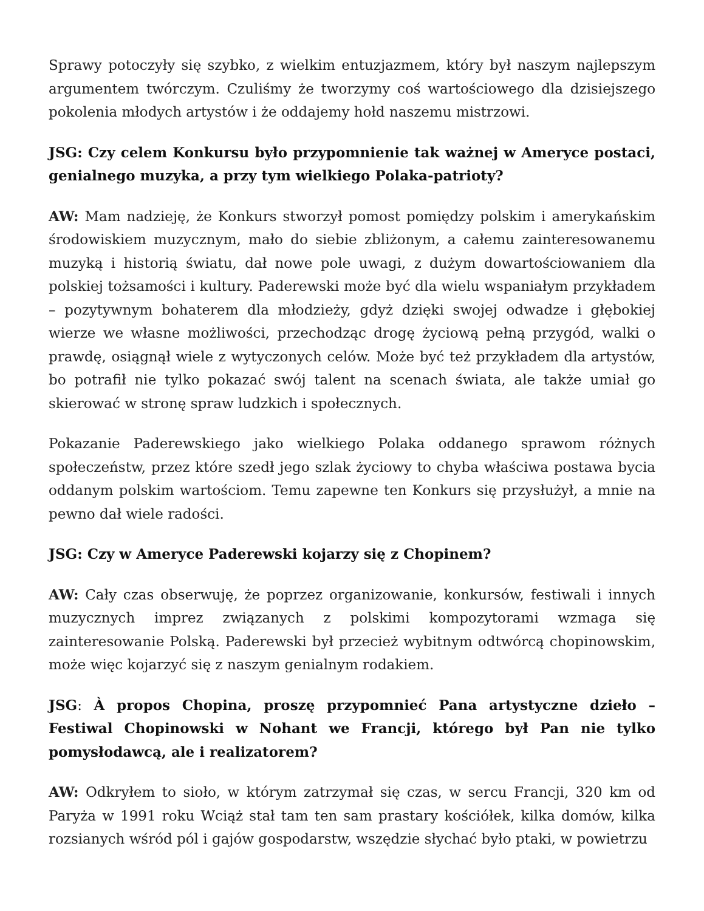Sprawy potoczyły się szybko, z wielkim entuzjazmem, który był naszym najlepszym argumentem twórczym. Czuliśmy że tworzymy coś wartościowego dla dzisiejszego pokolenia młodych artystów i że oddajemy hołd naszemu mistrzowi.
JSG: Czy celem Konkursu było przypomnienie tak ważnej w Ameryce postaci, genialnego muzyka, a przy tym wielkiego Polaka-patrioty?
AW: Mam nadzieję, że Konkurs stworzył pomost pomiędzy polskim i amerykańskim środowiskiem muzycznym, mało do siebie zbliżonym, a całemu zainteresowanemu muzyką i historią światu, dał nowe pole uwagi, z dużym dowartościowaniem dla polskiej tożsamości i kultury. Paderewski może być dla wielu wspaniałym przykładem – pozytywnym bohaterem dla młodzieży, gdyż dzięki swojej odwadze i głębokiej wierze we własne możliwości, przechodząc drogę życiową pełną przygód, walki o prawdę, osiągnął wiele z wytyczonych celów. Może być też przykładem dla artystów, bo potrafił nie tylko pokazać swój talent na scenach świata, ale także umiał go skierować w stronę spraw ludzkich i społecznych.
Pokazanie Paderewskiego jako wielkiego Polaka oddanego sprawom różnych społeczeństw, przez które szedł jego szlak życiowy to chyba właściwa postawa bycia oddanym polskim wartościom. Temu zapewne ten Konkurs się przysłużył, a mnie na pewno dał wiele radości.
JSG: Czy w Ameryce Paderewski kojarzy się z Chopinem?
AW: Cały czas obserwuję, że poprzez organizowanie, konkursów, festiwali i innych muzycznych imprez związanych z polskimi kompozytorami wzmaga się zainteresowanie Polską. Paderewski był przecież wybitnym odtwórcą chopinowskim, może więc kojarzyć się z naszym genialnym rodakiem.
JSG: À propos Chopina, proszę przypomnieć Pana artystyczne dzieło – Festiwal Chopinowski w Nohant we Francji, którego był Pan nie tylko pomysłodawcą, ale i realizatorem?
AW: Odkryłem to sioło, w którym zatrzymał się czas, w sercu Francji, 320 km od Paryża w 1991 roku Wciąż stał tam ten sam prastary kościółek, kilka domów, kilka rozsianych wśród pól i gajów gospodarstw, wszędzie słychać było ptaki, w powietrzu